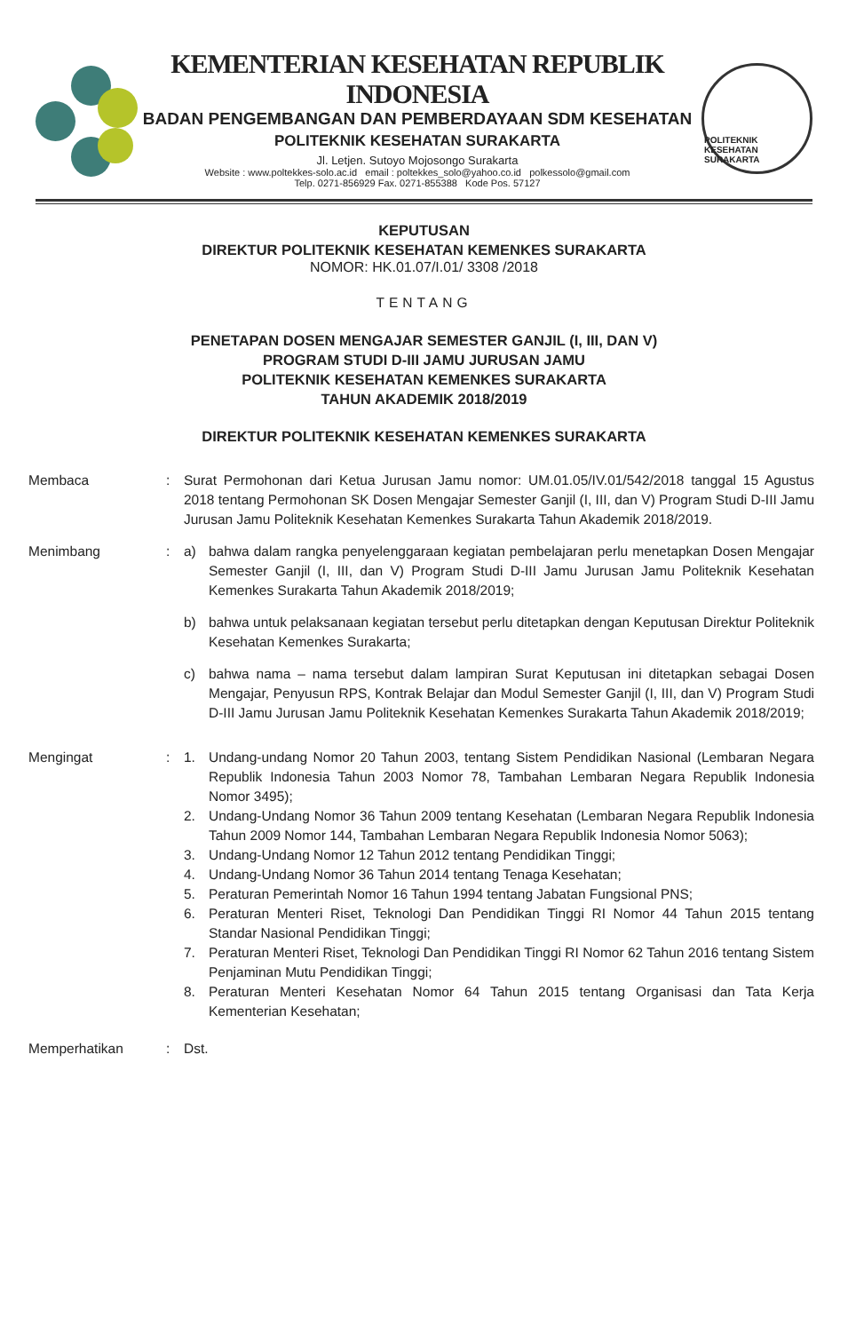KEMENTERIAN KESEHATAN REPUBLIK INDONESIA
BADAN PENGEMBANGAN DAN PEMBERDAYAAN SDM KESEHATAN
POLITEKNIK KESEHATAN SURAKARTA
Jl. Letjen. Sutoyo Mojosongo Surakarta
Website : www.poltekkes-solo.ac.id email : poltekkes_solo@yahoo.co.id polkessolo@gmail.com
Telp. 0271-856929 Fax. 0271-855388 Kode Pos. 57127
POLITEKNIK KESEHATAN SURAKARTA
KEPUTUSAN
DIREKTUR POLITEKNIK KESEHATAN KEMENKES SURAKARTA
NOMOR: HK.01.07/I.01/ 3308 /2018
TENTANG
PENETAPAN DOSEN MENGAJAR SEMESTER GANJIL (I, III, DAN V)
PROGRAM STUDI D-III JAMU JURUSAN JAMU
POLITEKNIK KESEHATAN KEMENKES SURAKARTA
TAHUN AKADEMIK 2018/2019
DIREKTUR POLITEKNIK KESEHATAN KEMENKES SURAKARTA
Membaca : Surat Permohonan dari Ketua Jurusan Jamu nomor: UM.01.05/IV.01/542/2018 tanggal 15 Agustus 2018 tentang Permohonan SK Dosen Mengajar Semester Ganjil (I, III, dan V) Program Studi D-III Jamu Jurusan Jamu Politeknik Kesehatan Kemenkes Surakarta Tahun Akademik 2018/2019.
Menimbang : a) bahwa dalam rangka penyelenggaraan kegiatan pembelajaran perlu menetapkan Dosen Mengajar Semester Ganjil (I, III, dan V) Program Studi D-III Jamu Jurusan Jamu Politeknik Kesehatan Kemenkes Surakarta Tahun Akademik 2018/2019;
b) bahwa untuk pelaksanaan kegiatan tersebut perlu ditetapkan dengan Keputusan Direktur Politeknik Kesehatan Kemenkes Surakarta;
c) bahwa nama – nama tersebut dalam lampiran Surat Keputusan ini ditetapkan sebagai Dosen Mengajar, Penyusun RPS, Kontrak Belajar dan Modul Semester Ganjil (I, III, dan V) Program Studi D-III Jamu Jurusan Jamu Politeknik Kesehatan Kemenkes Surakarta Tahun Akademik 2018/2019;
Mengingat : 1. Undang-undang Nomor 20 Tahun 2003, tentang Sistem Pendidikan Nasional (Lembaran Negara Republik Indonesia Tahun 2003 Nomor 78, Tambahan Lembaran Negara Republik Indonesia Nomor 3495);
2. Undang-Undang Nomor 36 Tahun 2009 tentang Kesehatan (Lembaran Negara Republik Indonesia Tahun 2009 Nomor 144, Tambahan Lembaran Negara Republik Indonesia Nomor 5063);
3. Undang-Undang Nomor 12 Tahun 2012 tentang Pendidikan Tinggi;
4. Undang-Undang Nomor 36 Tahun 2014 tentang Tenaga Kesehatan;
5. Peraturan Pemerintah Nomor 16 Tahun 1994 tentang Jabatan Fungsional PNS;
6. Peraturan Menteri Riset, Teknologi Dan Pendidikan Tinggi RI Nomor 44 Tahun 2015 tentang Standar Nasional Pendidikan Tinggi;
7. Peraturan Menteri Riset, Teknologi Dan Pendidikan Tinggi RI Nomor 62 Tahun 2016 tentang Sistem Penjaminan Mutu Pendidikan Tinggi;
8. Peraturan Menteri Kesehatan Nomor 64 Tahun 2015 tentang Organisasi dan Tata Kerja Kementerian Kesehatan;
Memperhatikan : Dst.